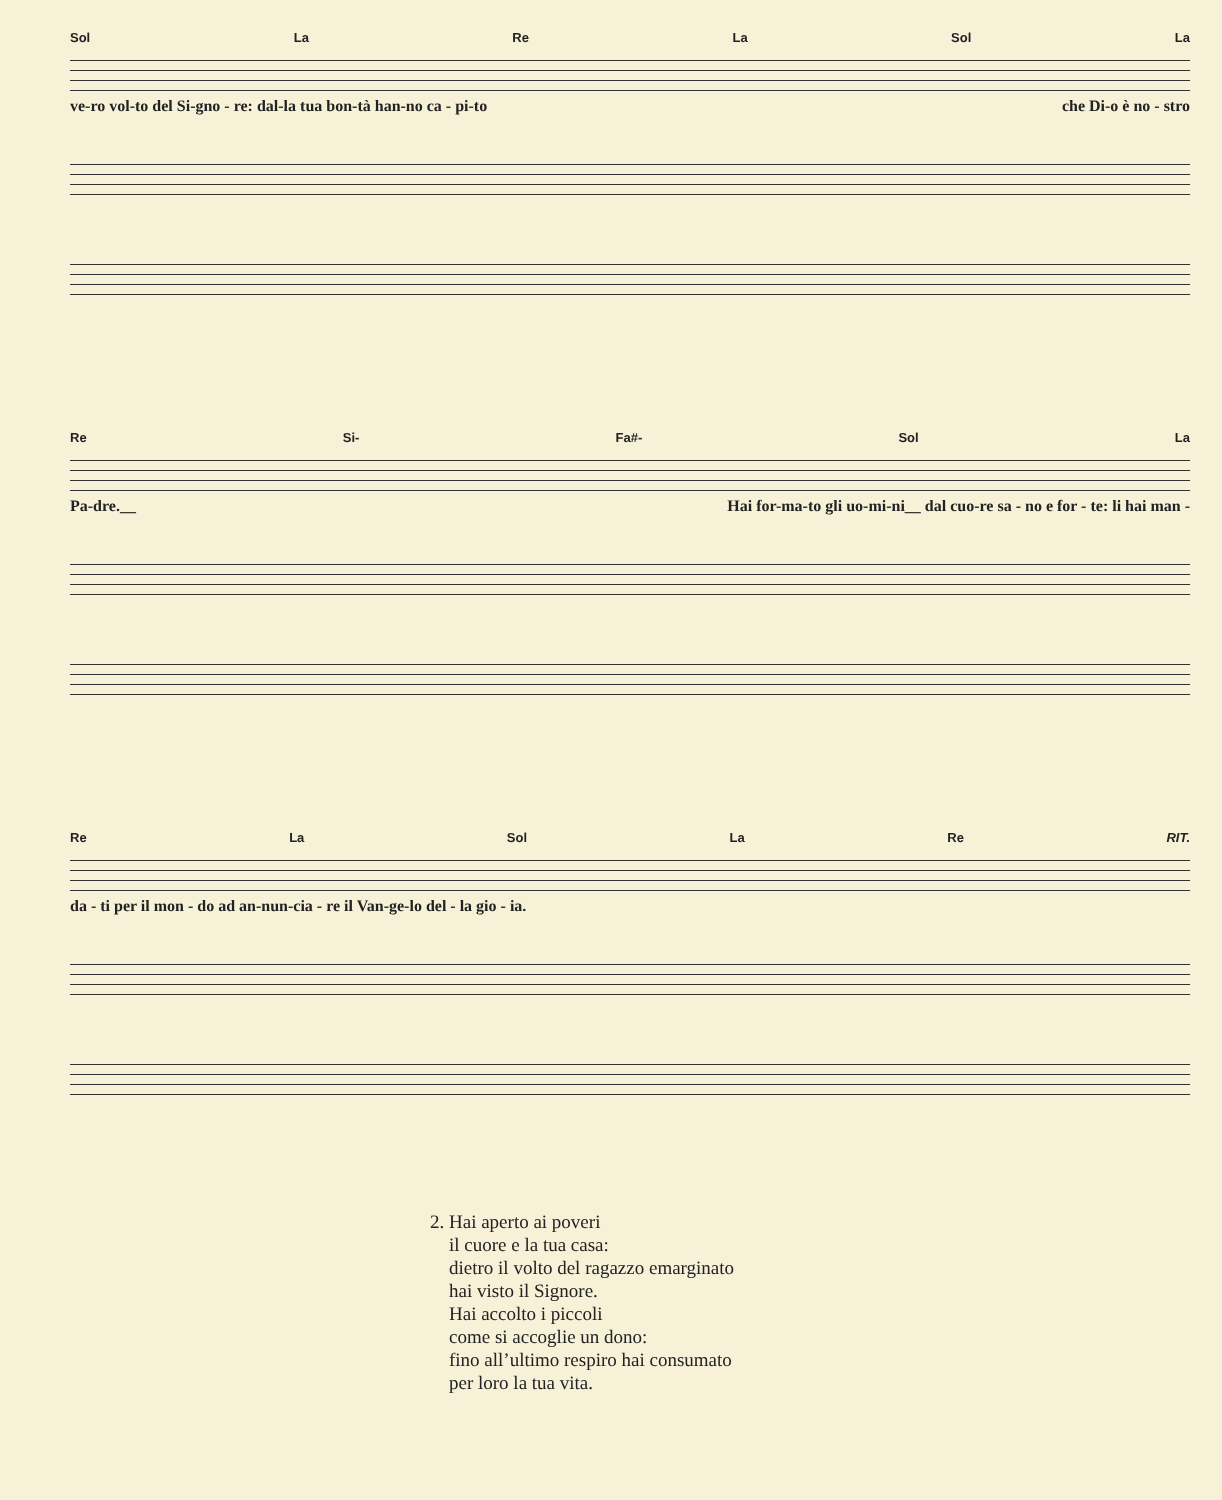Sol La Re La Sol La
ve-ro vol-to del Si-gno - re: dal-la tua bon-tà han-no ca - pi-to che Di-o è no - stro
Re Si- Fa#- Sol La
Pa-dre.__ Hai for-ma-to gli uo-mi-ni__ dal cuo-re sa - no e for - te: li hai man -
Re La Sol La Re RIT.
da - ti per il mon - do ad an-nun-cia - re il Van-ge-lo del - la gio - ia.
2. Hai aperto ai poveri
il cuore e la tua casa:
dietro il volto del ragazzo emarginato
hai visto il Signore.
Hai accolto i piccoli
come si accoglie un dono:
fino all’ultimo respiro hai consumato
per loro la tua vita.